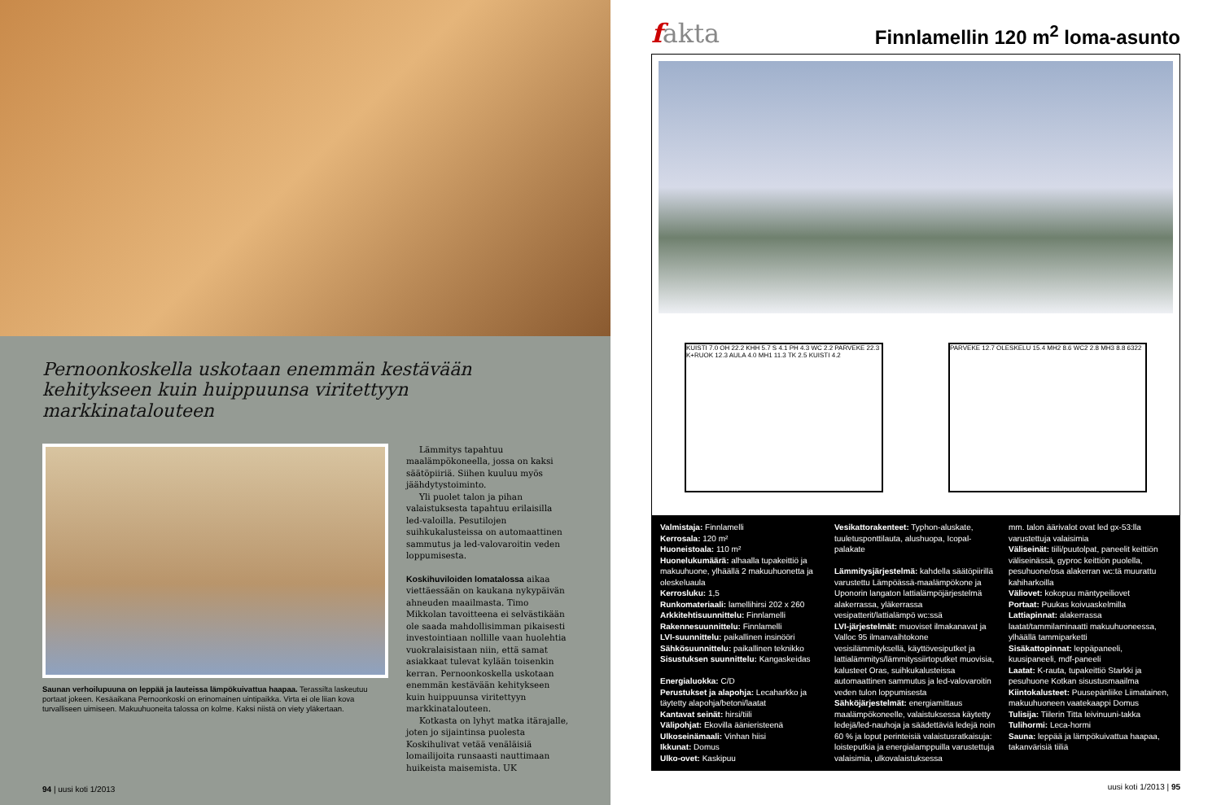Pernoonkoskella uskotaan enemmän kestävään kehitykseen kuin huippuunsa viritettyyn markkinatalouteen
Saunan verhoilupuuna on leppää ja lauteissa lämpökuivattua haapaa. Terassilta laskeutuu portaat jokeen. Kesäaikana Pernoonkoski on erinomainen uintipaikka. Virta ei ole liian kova turvalliseen uimiseen. Makuuhuoneita talossa on kolme. Kaksi niistä on viety yläkertaan.
Lämmitys tapahtuu maalämpökoneella, jossa on kaksi säätöpiiriä. Siihen kuuluu myös jäähdytystoiminto.
Yli puolet talon ja pihan valaistuksesta tapahtuu erilaisilla led-valoilla. Pesutilojen suihkukalusteissa on automaattinen sammutus ja led-valovaroitin veden loppumisesta.
Koskihuviloiden lomatalossa aikaa viettäessään on kaukana nykypäivän ahneuden maailmasta. Timo Mikkolan tavoitteena ei selvästikään ole saada mahdollisimman pikaisesti investointiaan nollille vaan huolehtia vuokralaisistaan niin, että samat asiakkaat tulevat kylään toisenkin kerran. Pernoonkoskella uskotaan enemmän kestävään kehitykseen kuin huippuunsa viritettyyn markkinatalouteen.
Kotkasta on lyhyt matka itärajalle, joten jo sijaintinsa puolesta Koskihulivat vetää venäläisiä lomailijoita runsaasti nauttimaan huikeista maisemista. UK
94 | uusi koti 1/2013
fakta
Finnlamellin 120 m<sup>2</sup> loma-asunto
KUISTI 7.0 OH 22.2 KHH 5.7 S 4.1 PH 4.3 WC 2.2 PARVEKE 22.3 K+RUOK 12.3 AULA 4.0 MH1 11.3 TK 2.5 KUISTI 4.2
PARVEKE 12.7 OLESKELU 15.4 MH2 8.6 WC2 2.8 MH3 8.8 6322
Valmistaja: Finnlamelli
Kerrosala: 120 m²
Huoneistoala: 110 m²
Huonelukumäärä: alhaalla tupakeittiö ja makuuhuone, ylhäällä 2 makuuhuonetta ja oleskeluaula
Kerrosluku: 1,5
Runkomateriaali: lamellihirsi 202 x 260
Arkkitehtisuunnittelu: Finnlamelli
Rakennesuunnittelu: Finnlamelli
LVI-suunnittelu: paikallinen insinööri
Sähkösuunnittelu: paikallinen teknikko
Sisustuksen suunnittelu: Kangaskeidas
Energialuokka: C/D
Perustukset ja alapohja: Lecaharkko ja täytetty alapohja/betoni/laatat
Kantavat seinät: hirsi/tiili
Välipohjat: Ekovilla äänieristeenä
Ulkoseinämaali: Vinhan hiisi
Ikkunat: Domus
Ulko-ovet: Kaskipuu
Vesikattorakenteet: Typhon-aluskate, tuuletusponttilauta, alushuopa, Icopal-palakate
Lämmitysjärjestelmä: kahdella säätöpiirillä varustettu Lämpöässä-maalämpökone ja Uponorin langaton lattialämpöjärjestelmä alakerrassa, yläkerrassa vesipatterit/lattialämpö wc:ssä
LVI-järjestelmät: muoviset ilmakanavat ja Valloc 95 ilmanvaihtokone vesisilämmityksellä, käyttövesiputket ja lattialämmitys/lämmityssiirtoputket muovisia, kalusteet Oras, suihkukalusteissa automaattinen sammutus ja led-valovaroitin veden tulon loppumisesta
Sähköjärjestelmät: energiamittaus maalämpökoneelle, valaistuksessa käytetty ledejä/led-nauhoja ja säädettäviä ledejä noin 60 % ja loput perinteisiä valaistusratkaisuja: loisteputkia ja energialamppuilla varustettuja valaisimia, ulkovalaistuksessa
mm. talon äärivalot ovat led gx-53:lla varustettuja valaisimia
Väliseinät: tiili/puutolpat, paneelit keittiön väliseinässä, gyproc keittiön puolella, pesuhuone/osa alakerran wc:tä muurattu kahiharkoilla
Väliovet: kokopuu mäntypeiliovet
Portaat: Puukas koivuaskelmilla
Lattiapinnat: alakerrassa laatat/tammilaminaatti makuuhuoneessa, ylhäällä tammiparketti
Sisäkattopinnat: leppäpaneeli, kuusipaneeli, mdf-paneeli
Laatat: K-rauta, tupakeittiö Starkki ja pesuhuone Kotkan sisustusmaailma
Kiintokalusteet: Puusepänliike Liimatainen, makuuhuoneen vaatekaappi Domus
Tulisija: Tiilerin Titta leivinuuni-takka
Tulihormi: Leca-hormi
Sauna: leppää ja lämpökuivattua haapaa, takanvärisiä tiiliä
uusi koti 1/2013 | 95